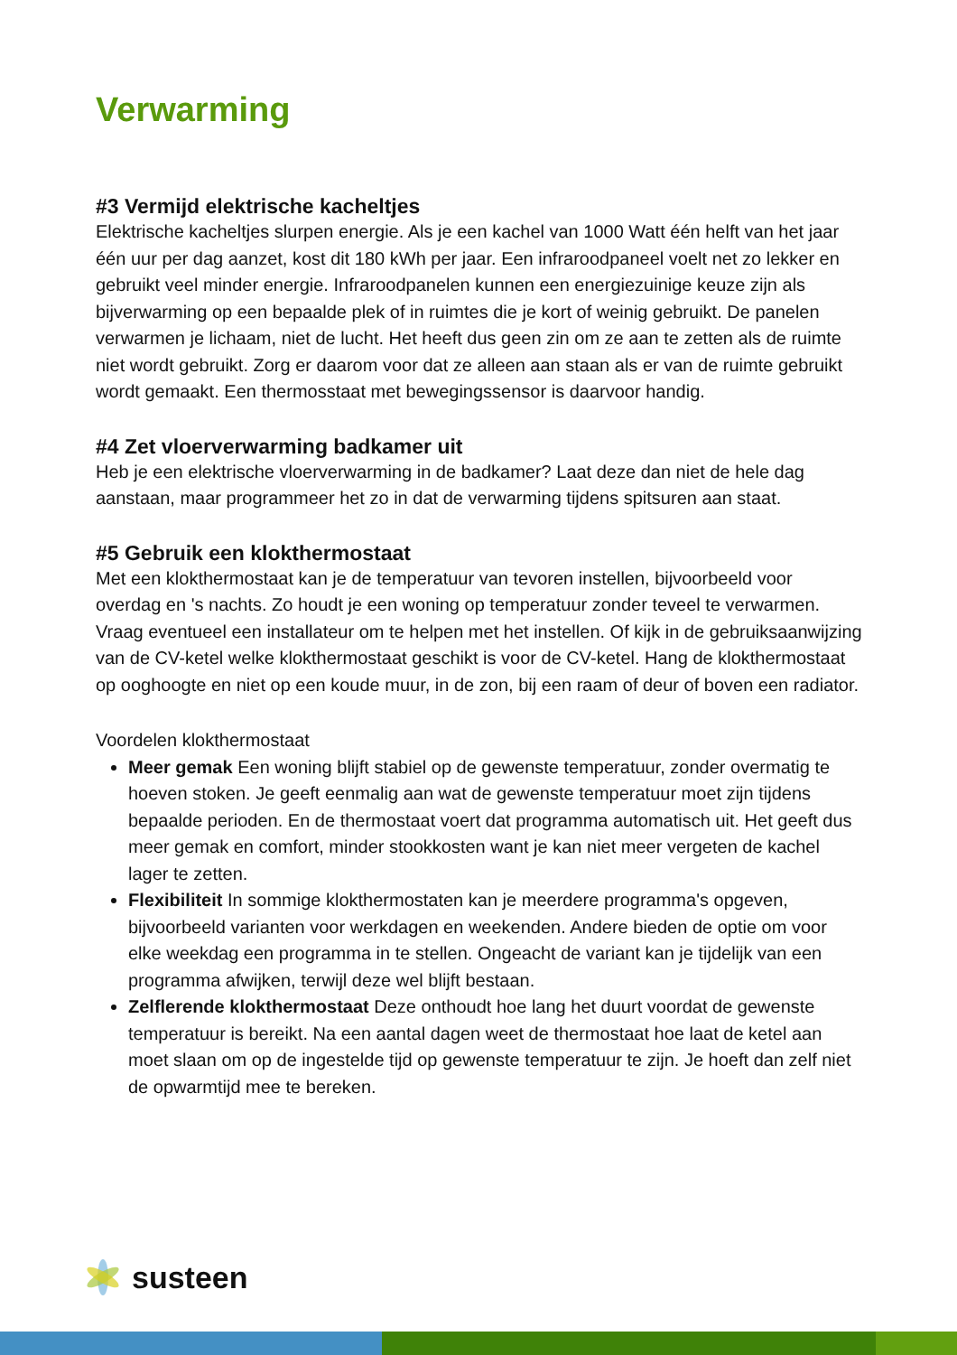Verwarming
#3 Vermijd elektrische kacheltjes
Elektrische kacheltjes slurpen energie. Als je een kachel van 1000 Watt één helft van het jaar één uur per dag aanzet, kost dit 180 kWh per jaar. Een infraroodpaneel voelt net zo lekker en gebruikt veel minder energie. Infraroodpanelen kunnen een energiezuinige keuze zijn als bijverwarming op een bepaalde plek of in ruimtes die je kort of weinig gebruikt. De panelen verwarmen je lichaam, niet de lucht. Het heeft dus geen zin om ze aan te zetten als de ruimte niet wordt gebruikt. Zorg er daarom voor dat ze alleen aan staan als er van de ruimte gebruikt wordt gemaakt. Een thermosstaat met bewegingssensor is daarvoor handig.
#4 Zet vloerverwarming badkamer uit
Heb je een elektrische vloerverwarming in de badkamer? Laat deze dan niet de hele dag aanstaan, maar programmeer het zo in dat de verwarming tijdens spitsuren aan staat.
#5 Gebruik een klokthermostaat
Met een klokthermostaat kan je de temperatuur van tevoren instellen, bijvoorbeeld voor overdag en 's nachts. Zo houdt je een woning op temperatuur zonder teveel te verwarmen. Vraag eventueel een installateur om te helpen met het instellen. Of kijk in de gebruiksaanwijzing van de CV-ketel welke klokthermostaat geschikt is voor de CV-ketel. Hang de klokthermostaat op ooghoogte en niet op een koude muur, in de zon, bij een raam of deur of boven een radiator.
Voordelen klokthermostaat
Meer gemak Een woning blijft stabiel op de gewenste temperatuur, zonder overmatig te hoeven stoken. Je geeft eenmalig aan wat de gewenste temperatuur moet zijn tijdens bepaalde perioden. En de thermostaat voert dat programma automatisch uit. Het geeft dus meer gemak en comfort, minder stookkosten want je kan niet meer vergeten de kachel lager te zetten.
Flexibiliteit In sommige klokthermostaten kan je meerdere programma's opgeven, bijvoorbeeld varianten voor werkdagen en weekenden. Andere bieden de optie om voor elke weekdag een programma in te stellen. Ongeacht de variant kan je tijdelijk van een programma afwijken, terwijl deze wel blijft bestaan.
Zelflerende klokthermostaat Deze onthoudt hoe lang het duurt voordat de gewenste temperatuur is bereikt. Na een aantal dagen weet de thermostaat hoe laat de ketel aan moet slaan om op de ingestelde tijd op gewenste temperatuur te zijn. Je hoeft dan zelf niet de opwarmtijd mee te bereken.
susteen